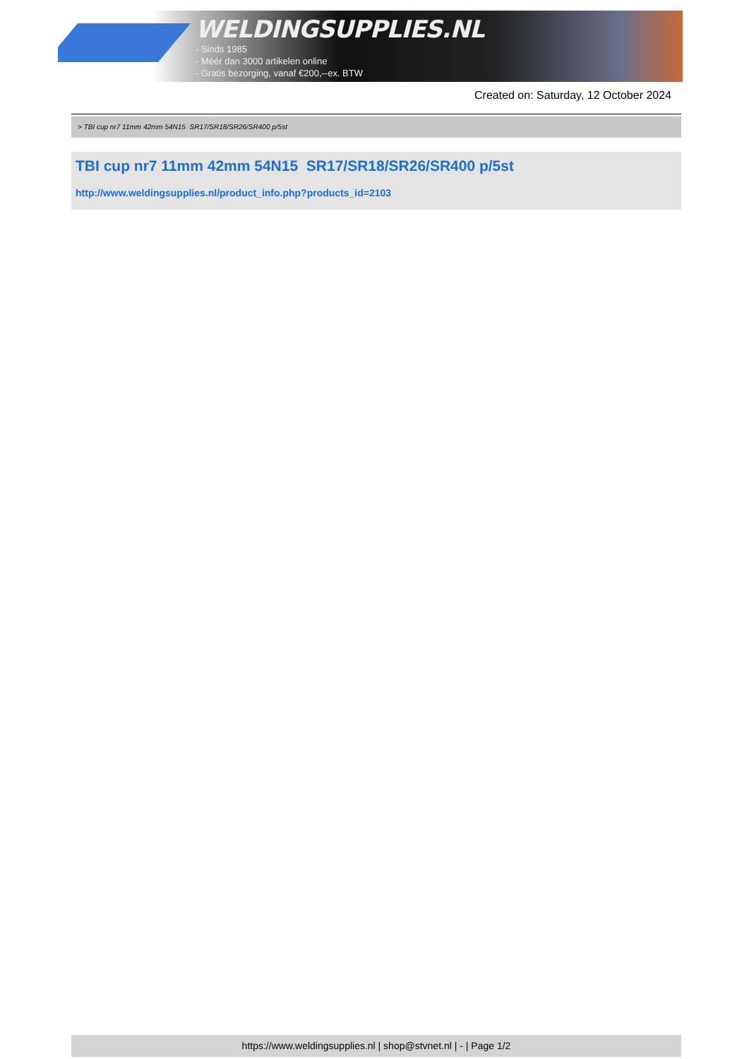WELDINGSUPPLIES.NL
- Sinds 1985
- Méér dan 3000 artikelen online
- Gratis bezorging, vanaf €200,--ex. BTW
Created on: Saturday, 12 October 2024
> TBI cup nr7 11mm 42mm 54N15 SR17/SR18/SR26/SR400 p/5st
TBI cup nr7 11mm 42mm 54N15 SR17/SR18/SR26/SR400 p/5st
http://www.weldingsupplies.nl/product_info.php?products_id=2103
https://www.weldingsupplies.nl | shop@stvnet.nl | - | Page 1/2